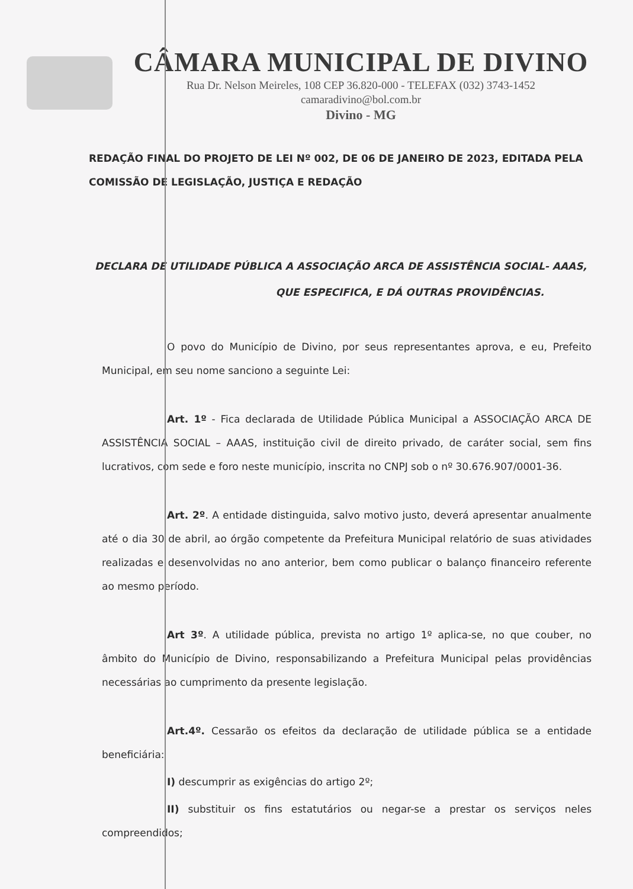CÂMARA MUNICIPAL DE DIVINO
Rua Dr. Nelson Meireles, 108 CEP 36.820-000 - TELEFAX (032) 3743-1452
camaradivino@bol.com.br
Divino - MG
REDAÇÃO FINAL DO PROJETO DE LEI Nº 002, DE 06 DE JANEIRO DE 2023, EDITADA PELA COMISSÃO DE LEGISLAÇÃO, JUSTIÇA E REDAÇÃO
DECLARA DE UTILIDADE PÚBLICA A ASSOCIAÇÃO ARCA DE ASSISTÊNCIA SOCIAL- AAAS,
QUE ESPECIFICA, E DÁ OUTRAS PROVIDÊNCIAS.
O povo do Município de Divino, por seus representantes aprova, e eu, Prefeito Municipal, em seu nome sanciono a seguinte Lei:
Art. 1º - Fica declarada de Utilidade Pública Municipal a ASSOCIAÇÃO ARCA DE ASSISTÊNCIA SOCIAL – AAAS, instituição civil de direito privado, de caráter social, sem fins lucrativos, com sede e foro neste município, inscrita no CNPJ sob o nº 30.676.907/0001-36.
Art. 2º. A entidade distinguida, salvo motivo justo, deverá apresentar anualmente até o dia 30 de abril, ao órgão competente da Prefeitura Municipal relatório de suas atividades realizadas e desenvolvidas no ano anterior, bem como publicar o balanço financeiro referente ao mesmo período.
Art 3º. A utilidade pública, prevista no artigo 1º aplica-se, no que couber, no âmbito do Município de Divino, responsabilizando a Prefeitura Municipal pelas providências necessárias ao cumprimento da presente legislação.
Art.4º. Cessarão os efeitos da declaração de utilidade pública se a entidade beneficiária:
I) descumprir as exigências do artigo 2º;
II) substituir os fins estatutários ou negar-se a prestar os serviços neles compreendidos;